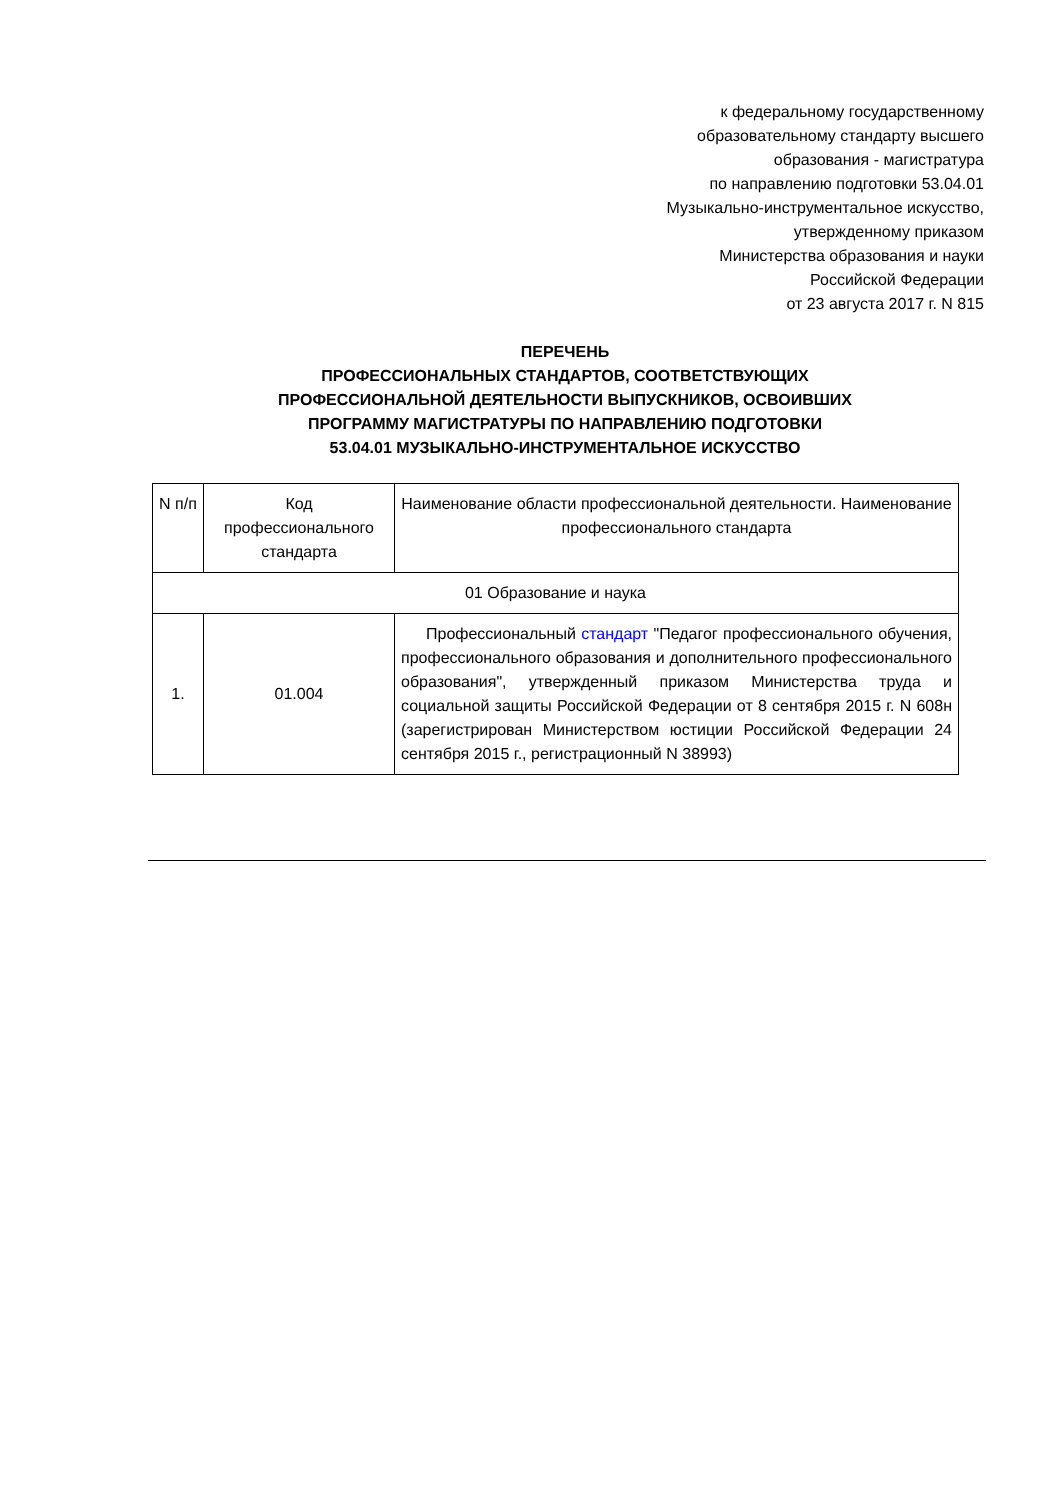к федеральному государственному
образовательному стандарту высшего
образования - магистратура
по направлению подготовки 53.04.01
Музыкально-инструментальное искусство,
утвержденному приказом
Министерства образования и науки
Российской Федерации
от 23 августа 2017 г. N 815
ПЕРЕЧЕНЬ
ПРОФЕССИОНАЛЬНЫХ СТАНДАРТОВ, СООТВЕТСТВУЮЩИХ
ПРОФЕССИОНАЛЬНОЙ ДЕЯТЕЛЬНОСТИ ВЫПУСКНИКОВ, ОСВОИВШИХ
ПРОГРАММУ МАГИСТРАТУРЫ ПО НАПРАВЛЕНИЮ ПОДГОТОВКИ
53.04.01 МУЗЫКАЛЬНО-ИНСТРУМЕНТАЛЬНОЕ ИСКУССТВО
| N п/п | Код профессионального стандарта | Наименование области профессиональной деятельности. Наименование профессионального стандарта |
| --- | --- | --- |
| 01 Образование и наука | | |
| 1. | 01.004 | Профессиональный стандарт "Педагог профессионального обучения, профессионального образования и дополнительного профессионального образования", утвержденный приказом Министерства труда и социальной защиты Российской Федерации от 8 сентября 2015 г. N 608н (зарегистрирован Министерством юстиции Российской Федерации 24 сентября 2015 г., регистрационный N 38993) |